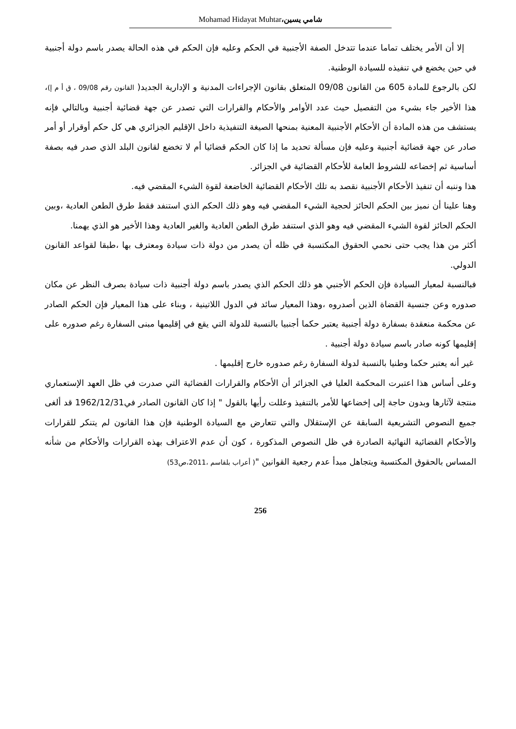Mohamad Hidayat Muhtar،شامي يسين
إلا أن الأمر يختلف تماما عندما تتدخل الصفة الأجنبية في الحكم وعليه فإن الحكم في هذه الحالة يصدر باسم دولة أجنبية في حين يخضع في تنفيذه للسيادة الوطنية.
لكن بالرجوع للمادة 605 من القانون 09/08 المتعلق بقانون الإجراءات المدنية و الإدارية الجديد( القانون رقم 09/08 ، ق أ م إ)، هذا الأخير جاء بشيء من التفصيل حيث عدد الأوامر والأحكام والقرارات التي تصدر عن جهة قضائية أجنبية وبالتالي فإنه يستشف من هذه المادة أن الأحكام الأجنبية المعنية بمنحها الصيغة التنفيذية داخل الإقليم الجزائري هي كل حكم أوقرار أو أمر صادر عن جهة قضائية أجنبية وعليه فإن مسألة تحديد ما إذا كان الحكم قضائيا أم لا تخضع لقانون البلد الذي صدر فيه بصفة أساسية ثم إخضاعه للشروط العامة للأحكام القضائية في الجزائر.
هذا وننبه أن تنفيذ الأحكام الأجنبية نقصد به تلك الأحكام القضائية الخاضعة لقوة الشيء المقضي فيه.
وهنا علينا أن نميز بين الحكم الحائز لحجية الشيء المقضي فيه وهو ذلك الحكم الذي استنفد فقط طرق الطعن العادية ،وبين الحكم الحائز لقوة الشيء المقضي فيه وهو الذي استنفد طرق الطعن العادية والغير العادية وهذا الأخير هو الذي يهمنا.
أكثر من هذا يجب حتى نحمي الحقوق المكتسبة في ظله أن يصدر من دولة ذات سيادة ومعترف بها ،طبقا لقواعد القانون الدولي.
فبالنسبة لمعيار السيادة فإن الحكم الأجنبي هو ذلك الحكم الذي يصدر باسم دولة أجنبية ذات سيادة بصرف النظر عن مكان صدوره وعن جنسية القضاة الذين أصدروه ،وهذا المعيار سائد في الدول اللاتينية ، وبناء على هذا المعيار فإن الحكم الصادر عن محكمة منعقدة بسفارة دولة أجنبية يعتبر حكما أجنبيا بالنسبة للدولة التي يقع في إقليمها مبنى السفارة رغم صدوره على إقليمها كونه صادر باسم سيادة دولة أجنبية .
غير أنه يعتبر حكما وطنيا بالنسبة لدولة السفارة رغم صدوره خارج إقليمها .
وعلى أساس هذا اعتبرت المحكمة العليا في الجزائر أن الأحكام والقرارات القضائية التي صدرت في ظل العهد الإستعماري منتجة لآثارها وبدون حاجة إلى إخضاعها للأمر بالتنفيذ وعللت رأيها بالقول " إذا كان القانون الصادر في1962/12/31 قد ألغى جميع النصوص التشريعية السابقة عن الإستقلال والتي تتعارض مع السيادة الوطنية فإن هذا القانون لم يتنكر للقرارات والأحكام القضائية النهائية الصادرة في ظل النصوص المذكورة ، كون أن عدم الاعتراف بهذه القرارات والأحكام من شأنه المساس بالحقوق المكتسبة ويتجاهل مبدأ عدم رجعية القوانين "( أعراب بلقاسم ،2011،ص53)
256